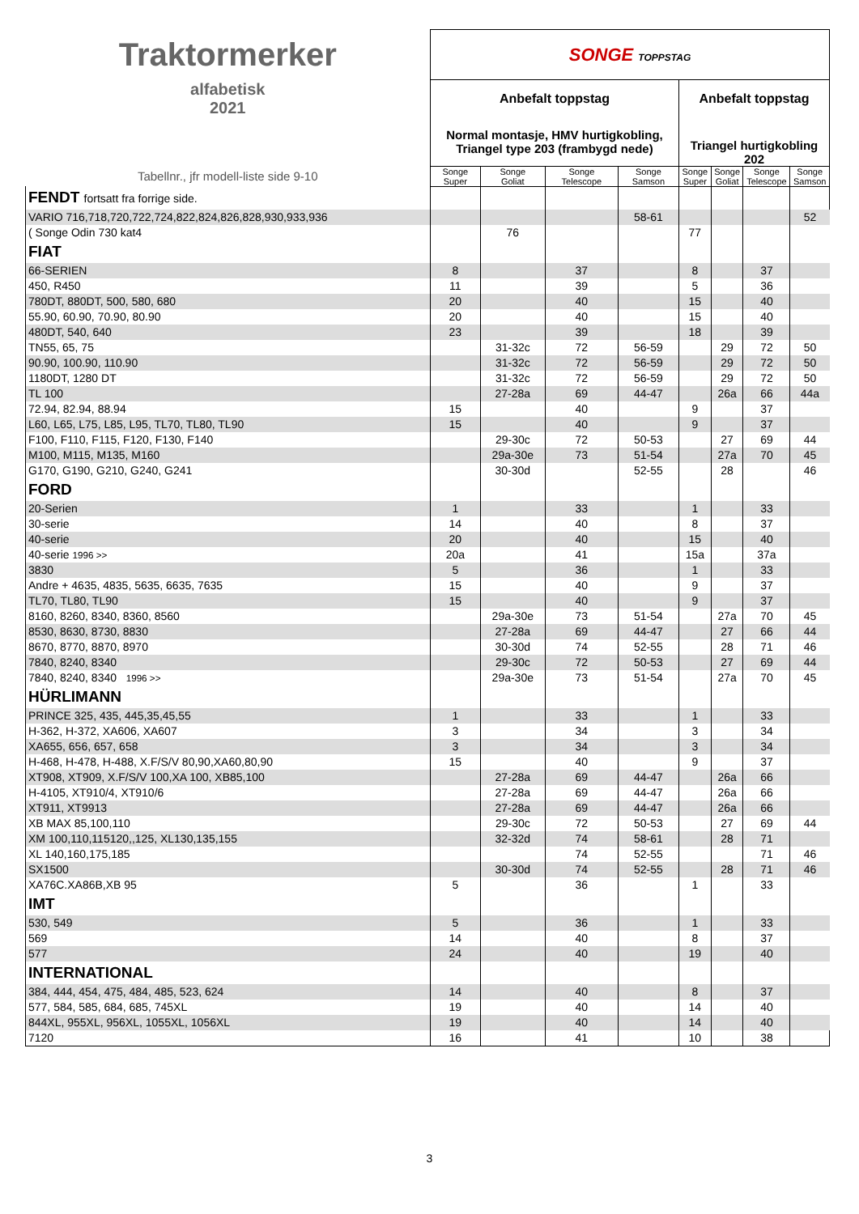| Traktormerker | SONGE TOPPSTAG | | | | | | | |
| alfabetisk 2021 | Anbefalt toppstag | | | | Anbefalt toppstag | | | |
| | Normal montasje, HMV hurtigkobling, Triangel type 203 (frambygd nede) | | | | Triangel hurtigkobling 202 | | | |
| Tabellnr., jfr modell-liste side 9-10 | Songe Super | Songe Goliat | Songe Telescope | Songe Samson | Songe Super | Songe Goliat | Songe Telescope | Songe Samson |
| FENDT fortsatt fra forrige side. | | | | | | | | |
| VARIO 716,718,720,722,724,822,824,826,828,930,933,936 | | | | 58-61 | | | | 52 |
| ( Songe Odin 730 kat4 | | 76 | | | 77 | | | |
| FIAT | | | | | | | | |
| 66-SERIEN | 8 | | 37 | | 8 | | 37 | |
| 450, R450 | 11 | | 39 | | 5 | | 36 | |
| 780DT, 880DT, 500, 580, 680 | 20 | | 40 | | 15 | | 40 | |
| 55.90, 60.90, 70.90, 80.90 | 20 | | 40 | | 15 | | 40 | |
| 480DT, 540, 640 | 23 | | 39 | | 18 | | 39 | |
| TN55, 65, 75 | | 31-32c | 72 | 56-59 | | 29 | 72 | 50 |
| 90.90, 100.90, 110.90 | | 31-32c | 72 | 56-59 | | 29 | 72 | 50 |
| 1180DT, 1280 DT | | 31-32c | 72 | 56-59 | | 29 | 72 | 50 |
| TL 100 | | 27-28a | 69 | 44-47 | | 26a | 66 | 44a |
| 72.94, 82.94, 88.94 | 15 | | 40 | | 9 | | 37 | |
| L60, L65, L75, L85, L95, TL70, TL80, TL90 | 15 | | 40 | | 9 | | 37 | |
| F100, F110, F115, F120, F130, F140 | | 29-30c | 72 | 50-53 | | 27 | 69 | 44 |
| M100, M115, M135, M160 | | 29a-30e | 73 | 51-54 | | 27a | 70 | 45 |
| G170, G190, G210, G240, G241 | | 30-30d | | 52-55 | | 28 | | 46 |
| FORD | | | | | | | | |
| 20-Serien | 1 | | 33 | | 1 | | 33 | |
| 30-serie | 14 | | 40 | | 8 | | 37 | |
| 40-serie | 20 | | 40 | | 15 | | 40 | |
| 40-serie 1996 >> | 20a | | 41 | | 15a | | 37a | |
| 3830 | 5 | | 36 | | 1 | | 33 | |
| Andre + 4635, 4835, 5635, 6635, 7635 | 15 | | 40 | | 9 | | 37 | |
| TL70, TL80, TL90 | 15 | | 40 | | 9 | | 37 | |
| 8160, 8260, 8340, 8360, 8560 | | 29a-30e | 73 | 51-54 | | 27a | 70 | 45 |
| 8530, 8630, 8730, 8830 | | 27-28a | 69 | 44-47 | | 27 | 66 | 44 |
| 8670, 8770, 8870, 8970 | | 30-30d | 74 | 52-55 | | 28 | 71 | 46 |
| 7840, 8240, 8340 | | 29-30c | 72 | 50-53 | | 27 | 69 | 44 |
| 7840, 8240, 8340 1996 >> | | 29a-30e | 73 | 51-54 | | 27a | 70 | 45 |
| HÜRLIMANN | | | | | | | | |
| PRINCE 325, 435, 445,35,45,55 | 1 | | 33 | | 1 | | 33 | |
| H-362, H-372, XA606, XA607 | 3 | | 34 | | 3 | | 34 | |
| XA655, 656, 657, 658 | 3 | | 34 | | 3 | | 34 | |
| H-468, H-478, H-488, X.F/S/V 80,90,XA60,80,90 | 15 | | 40 | | 9 | | 37 | |
| XT908, XT909, X.F/S/V 100,XA 100, XB85,100 | | 27-28a | 69 | 44-47 | | 26a | 66 | |
| H-4105, XT910/4, XT910/6 | | 27-28a | 69 | 44-47 | | 26a | 66 | |
| XT911, XT9913 | | 27-28a | 69 | 44-47 | | 26a | 66 | |
| XB MAX 85,100,110 | | 29-30c | 72 | 50-53 | | 27 | 69 | 44 |
| XM 100,110,115120,,125, XL130,135,155 | | 32-32d | 74 | 58-61 | | 28 | 71 | |
| XL 140,160,175,185 | | | 74 | 52-55 | | | 71 | 46 |
| SX1500 | | 30-30d | 74 | 52-55 | | 28 | 71 | 46 |
| XA76C.XA86B,XB 95 | 5 | | 36 | | 1 | | 33 | |
| IMT | | | | | | | | |
| 530, 549 | 5 | | 36 | | 1 | | 33 | |
| 569 | 14 | | 40 | | 8 | | 37 | |
| 577 | 24 | | 40 | | 19 | | 40 | |
| INTERNATIONAL | | | | | | | | |
| 384, 444, 454, 475, 484, 485, 523, 624 | 14 | | 40 | | 8 | | 37 | |
| 577, 584, 585, 684, 685, 745XL | 19 | | 40 | | 14 | | 40 | |
| 844XL, 955XL, 956XL, 1055XL, 1056XL | 19 | | 40 | | 14 | | 40 | |
| 7120 | 16 | | 41 | | 10 | | 38 | |
3